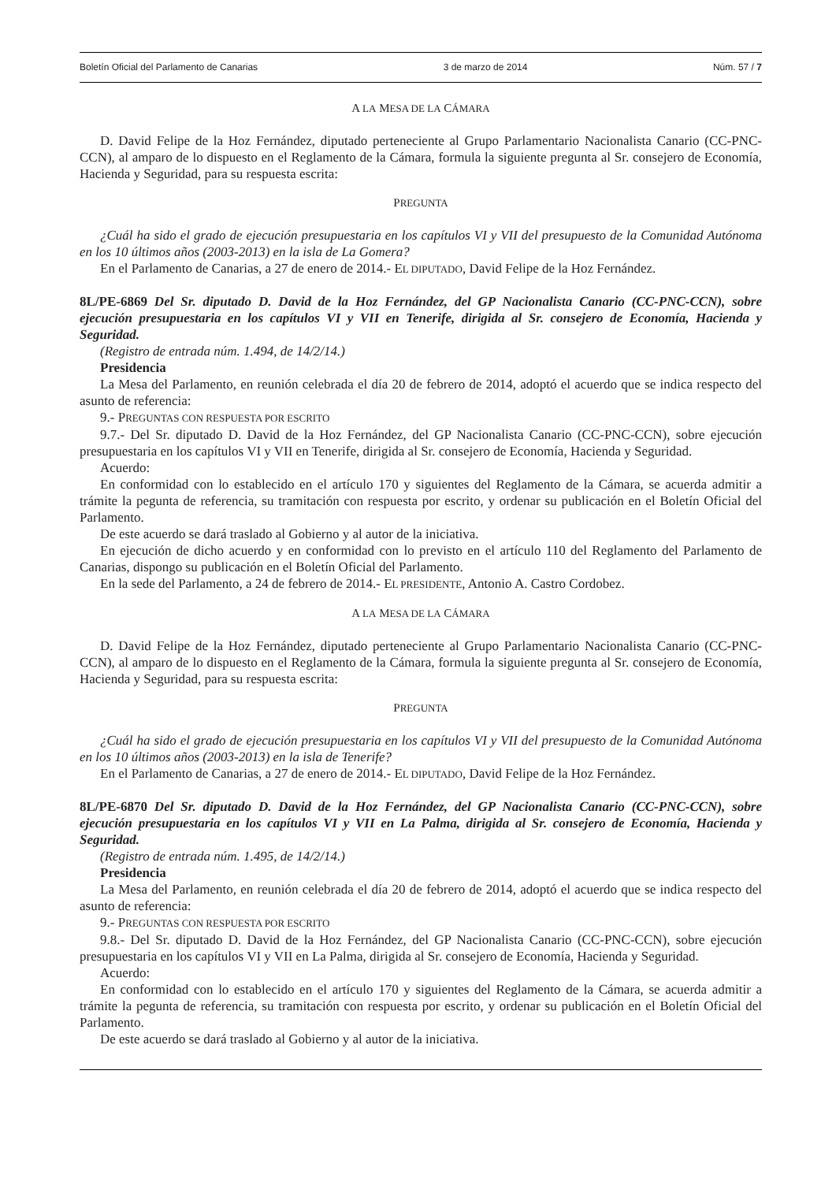Boletín Oficial del Parlamento de Canarias 3 de marzo de 2014 Núm. 57 / 7
A LA MESA DE LA CÁMARA
D. David Felipe de la Hoz Fernández, diputado perteneciente al Grupo Parlamentario Nacionalista Canario (CC-PNC-CCN), al amparo de lo dispuesto en el Reglamento de la Cámara, formula la siguiente pregunta al Sr. consejero de Economía, Hacienda y Seguridad, para su respuesta escrita:
PREGUNTA
¿Cuál ha sido el grado de ejecución presupuestaria en los capítulos VI y VII del presupuesto de la Comunidad Autónoma en los 10 últimos años (2003-2013) en la isla de La Gomera?
En el Parlamento de Canarias, a 27 de enero de 2014.- EL DIPUTADO, David Felipe de la Hoz Fernández.
8L/PE-6869 Del Sr. diputado D. David de la Hoz Fernández, del GP Nacionalista Canario (CC-PNC-CCN), sobre ejecución presupuestaria en los capítulos VI y VII en Tenerife, dirigida al Sr. consejero de Economía, Hacienda y Seguridad.
(Registro de entrada núm. 1.494, de 14/2/14.)
Presidencia
La Mesa del Parlamento, en reunión celebrada el día 20 de febrero de 2014, adoptó el acuerdo que se indica respecto del asunto de referencia:
9.- PREGUNTAS CON RESPUESTA POR ESCRITO
9.7.- Del Sr. diputado D. David de la Hoz Fernández, del GP Nacionalista Canario (CC-PNC-CCN), sobre ejecución presupuestaria en los capítulos VI y VII en Tenerife, dirigida al Sr. consejero de Economía, Hacienda y Seguridad.
Acuerdo:
En conformidad con lo establecido en el artículo 170 y siguientes del Reglamento de la Cámara, se acuerda admitir a trámite la pegunta de referencia, su tramitación con respuesta por escrito, y ordenar su publicación en el Boletín Oficial del Parlamento.
De este acuerdo se dará traslado al Gobierno y al autor de la iniciativa.
En ejecución de dicho acuerdo y en conformidad con lo previsto en el artículo 110 del Reglamento del Parlamento de Canarias, dispongo su publicación en el Boletín Oficial del Parlamento.
En la sede del Parlamento, a 24 de febrero de 2014.- EL PRESIDENTE, Antonio A. Castro Cordobez.
A LA MESA DE LA CÁMARA
D. David Felipe de la Hoz Fernández, diputado perteneciente al Grupo Parlamentario Nacionalista Canario (CC-PNC-CCN), al amparo de lo dispuesto en el Reglamento de la Cámara, formula la siguiente pregunta al Sr. consejero de Economía, Hacienda y Seguridad, para su respuesta escrita:
PREGUNTA
¿Cuál ha sido el grado de ejecución presupuestaria en los capítulos VI y VII del presupuesto de la Comunidad Autónoma en los 10 últimos años (2003-2013) en la isla de Tenerife?
En el Parlamento de Canarias, a 27 de enero de 2014.- EL DIPUTADO, David Felipe de la Hoz Fernández.
8L/PE-6870 Del Sr. diputado D. David de la Hoz Fernández, del GP Nacionalista Canario (CC-PNC-CCN), sobre ejecución presupuestaria en los capítulos VI y VII en La Palma, dirigida al Sr. consejero de Economía, Hacienda y Seguridad.
(Registro de entrada núm. 1.495, de 14/2/14.)
Presidencia
La Mesa del Parlamento, en reunión celebrada el día 20 de febrero de 2014, adoptó el acuerdo que se indica respecto del asunto de referencia:
9.- PREGUNTAS CON RESPUESTA POR ESCRITO
9.8.- Del Sr. diputado D. David de la Hoz Fernández, del GP Nacionalista Canario (CC-PNC-CCN), sobre ejecución presupuestaria en los capítulos VI y VII en La Palma, dirigida al Sr. consejero de Economía, Hacienda y Seguridad.
Acuerdo:
En conformidad con lo establecido en el artículo 170 y siguientes del Reglamento de la Cámara, se acuerda admitir a trámite la pegunta de referencia, su tramitación con respuesta por escrito, y ordenar su publicación en el Boletín Oficial del Parlamento.
De este acuerdo se dará traslado al Gobierno y al autor de la iniciativa.